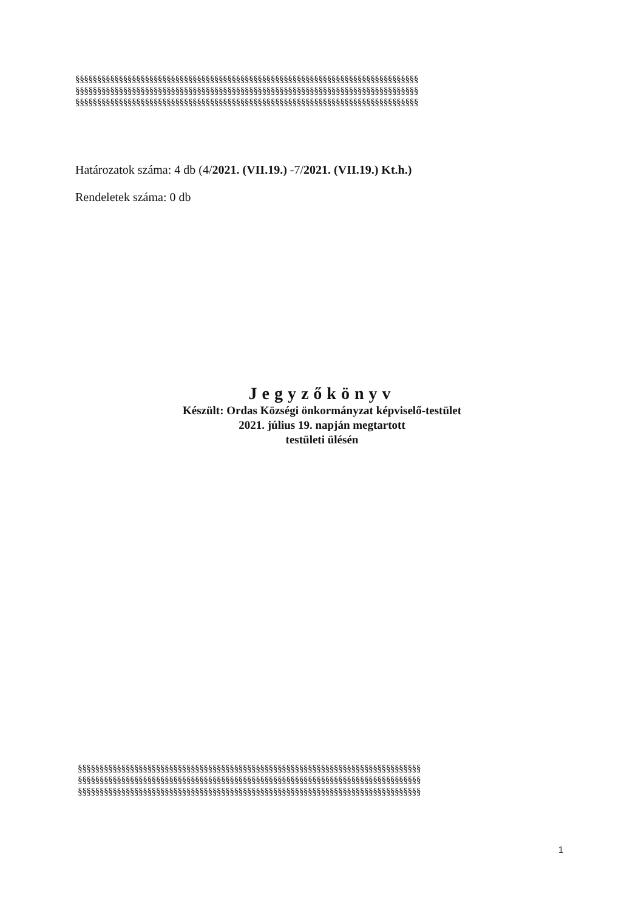§§§§§§§§§§§§§§§§§§§§§§§§§§§§§§§§§§§§§§§§§§§§§§§§§§§§§§§§§§§§§§§§§§§§§§§§§§§§§§§
§§§§§§§§§§§§§§§§§§§§§§§§§§§§§§§§§§§§§§§§§§§§§§§§§§§§§§§§§§§§§§§§§§§§§§§§§§§§§§§
§§§§§§§§§§§§§§§§§§§§§§§§§§§§§§§§§§§§§§§§§§§§§§§§§§§§§§§§§§§§§§§§§§§§§§§§§§§§§§§
Határozatok száma: 4 db (4/2021. (VII.19.) -7/2021. (VII.19.) Kt.h.)
Rendeletek száma: 0 db
Jegyzőkönyv
Készült: Ordas Községi önkormányzat képviselő-testület
2021. július 19. napján megtartott
testületi ülésén
§§§§§§§§§§§§§§§§§§§§§§§§§§§§§§§§§§§§§§§§§§§§§§§§§§§§§§§§§§§§§§§§§§§§§§§§§§§§§§§
§§§§§§§§§§§§§§§§§§§§§§§§§§§§§§§§§§§§§§§§§§§§§§§§§§§§§§§§§§§§§§§§§§§§§§§§§§§§§§§
§§§§§§§§§§§§§§§§§§§§§§§§§§§§§§§§§§§§§§§§§§§§§§§§§§§§§§§§§§§§§§§§§§§§§§§§§§§§§§§
1